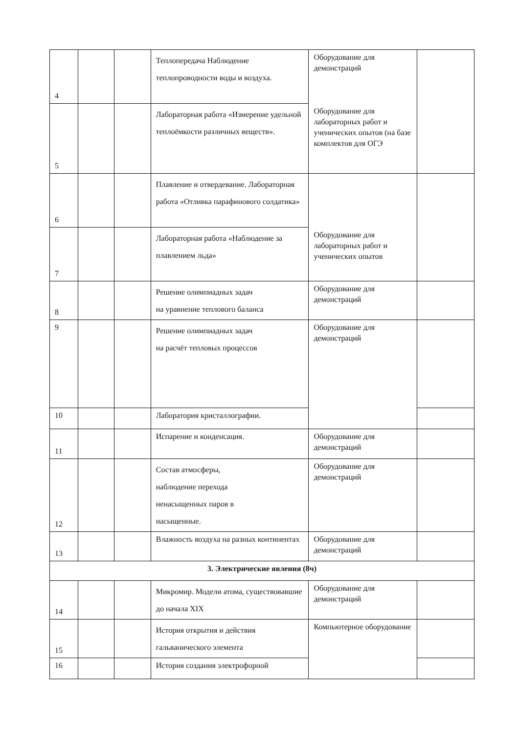| 4 | | | Теплопередача Наблюдение теплопроводности воды и воздуха. | Оборудование для демонстраций Оборудование для лабораторных работ и ученических опытов (на базе комплектов для ОГЭ | |
| 5 | | | Лабораторная работа «Измерение удельной теплоёмкости различных веществ». | | |
| 6 | | | Плавление и отвердевание. Лабораторная работа «Отливка парафинового солдатика» | Оборудование для лабораторных работ и ученических опытов | |
| 7 | | | Лабораторная работа «Наблюдение за плавлением льда» | | |
| 8 | | | Решение олимпиадных задач на уравнение теплового баланса | Оборудование для демонстраций | |
| 9 | | | Решение олимпиадных задач на расчёт тепловых процессов | Оборудование для демонстраций | |
| 10 | | | Лаборатория кристаллографии. | | |
| 11 | | | Испарение и конденсация. | Оборудование для демонстраций | |
| 12 | | | Состав атмосферы, наблюдение перехода ненасыщенных паров в насыщенные. | Оборудование для демонстраций | |
| 13 | | | Влажность воздуха на разных континентах | Оборудование для демонстраций | |
| 3. Электрические явления (8ч) | | | | | |
| 14 | | | Микромир. Модели атома, существовавшие до начала XIX | Оборудование для демонстраций | |
| 15 | | | История открытия и действия гальванического элемента | Компьютерное оборудование | |
| 16 | | | История создания электрофорной | | |